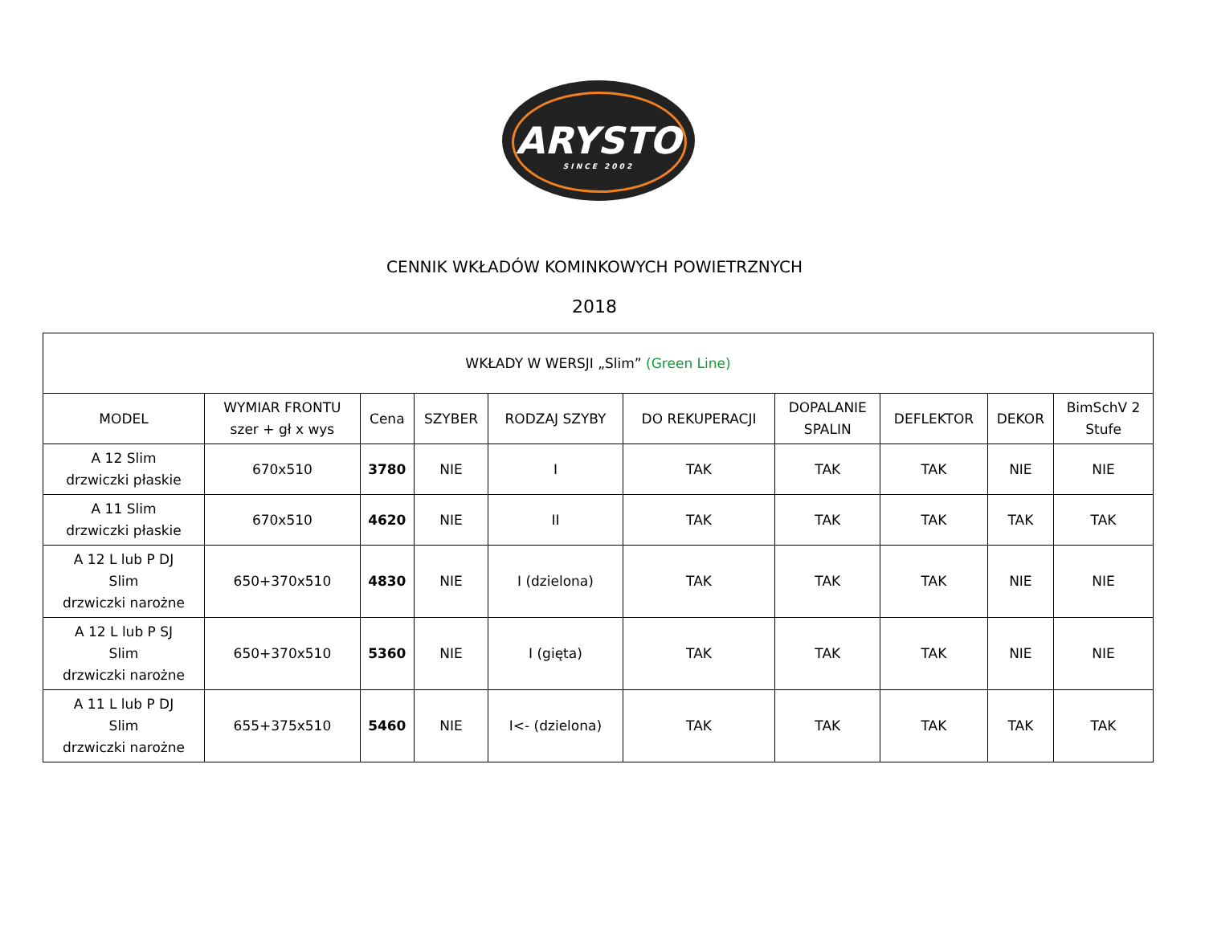ARYSTO
SINCE 2002
CENNIK WKŁADÓW KOMINKOWYCH POWIETRZNYCH
2018
| WKŁADY W WERSJI „Slim” (Green Line) | | | | | | | | | |
| --- | --- | --- | --- | --- | --- | --- | --- | --- | --- |
| MODEL | WYMIAR FRONTU szer + gł x wys | Cena | SZYBER | RODZAJ SZYBY | DO REKUPERACJI | DOPALANIE SPALIN | DEFLEKTOR | DEKOR | BimSchV 2 Stufe |
| A 12 Slim drzwiczki płaskie | 670x510 | 3780 | NIE | I | TAK | TAK | TAK | NIE | NIE |
| A 11 Slim drzwiczki płaskie | 670x510 | 4620 | NIE | II | TAK | TAK | TAK | TAK | TAK |
| A 12 L lub P DJ Slim drzwiczki narożne | 650+370x510 | 4830 | NIE | I (dzielona) | TAK | TAK | TAK | NIE | NIE |
| A 12 L lub P SJ Slim drzwiczki narożne | 650+370x510 | 5360 | NIE | I (gięta) | TAK | TAK | TAK | NIE | NIE |
| A 11 L lub P DJ Slim drzwiczki narożne | 655+375x510 | 5460 | NIE | I<- (dzielona) | TAK | TAK | TAK | TAK | TAK |